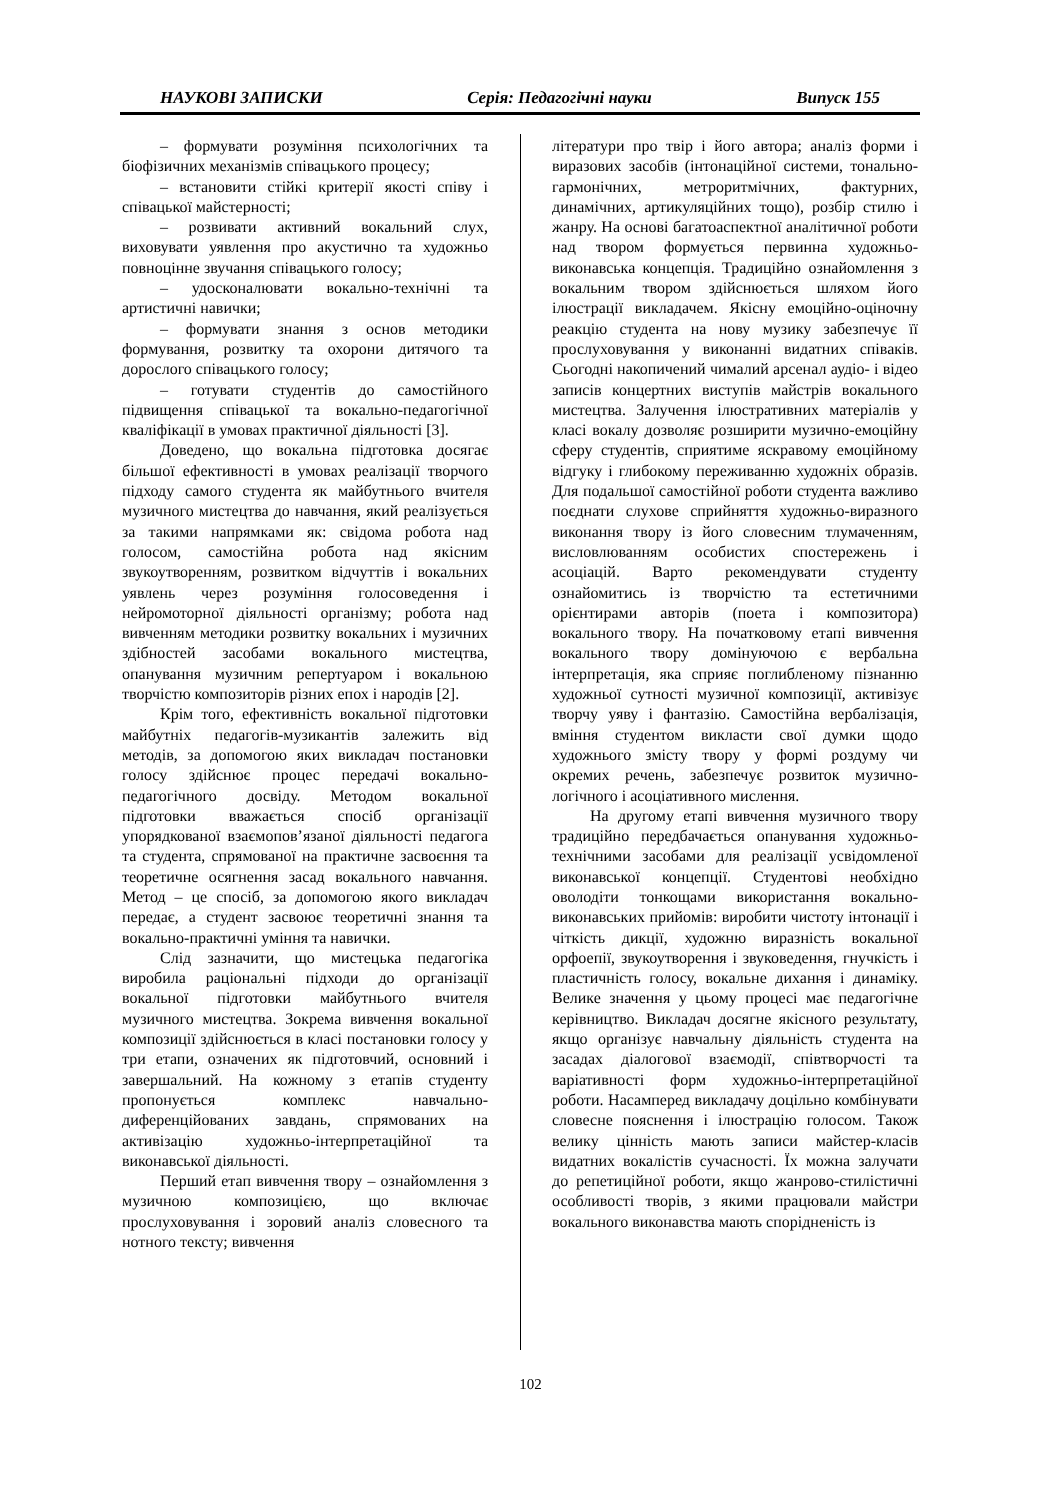НАУКОВІ ЗАПИСКИ Серія: Педагогічні науки Випуск 155
– формувати розуміння психологічних та біофізичних механізмів співацького процесу;
– встановити стійкі критерії якості співу і співацької майстерності;
– розвивати активний вокальний слух, виховувати уявлення про акустично та художньо повноцінне звучання співацького голосу;
– удосконалювати вокально-технічні та артистичні навички;
– формувати знання з основ методики формування, розвитку та охорони дитячого та дорослого співацького голосу;
– готувати студентів до самостійного підвищення співацької та вокально-педагогічної кваліфікації в умовах практичної діяльності [3].
Доведено, що вокальна підготовка досягає більшої ефективності в умовах реалізації творчого підходу самого студента як майбутнього вчителя музичного мистецтва до навчання, який реалізується за такими напрямками як: свідома робота над голосом, самостійна робота над якісним звукоутворенням, розвитком відчуттів і вокальних уявлень через розуміння голосоведення і нейромоторної діяльності організму; робота над вивченням методики розвитку вокальних і музичних здібностей засобами вокального мистецтва, опанування музичним репертуаром і вокальною творчістю композиторів різних епох і народів [2].
Крім того, ефективність вокальної підготовки майбутніх педагогів-музикантів залежить від методів, за допомогою яких викладач постановки голосу здійснює процес передачі вокально-педагогічного досвіду. Методом вокальної підготовки вважається спосіб організації упорядкованої взаємопов’язаної діяльності педагога та студента, спрямованої на практичне засвоєння та теоретичне осягнення засад вокального навчання. Метод – це спосіб, за допомогою якого викладач передає, а студент засвоює теоретичні знання та вокально-практичні уміння та навички.
Слід зазначити, що мистецька педагогіка виробила раціональні підходи до організації вокальної підготовки майбутнього вчителя музичного мистецтва. Зокрема вивчення вокальної композиції здійснюється в класі постановки голосу у три етапи, означених як підготовчий, основний і завершальний. На кожному з етапів студенту пропонується комплекс навчально-диференційованих завдань, спрямованих на активізацію художньо-інтерпретаційної та виконавської діяльності.
Перший етап вивчення твору – ознайомлення з музичною композицією, що включає прослуховування і зоровий аналіз словесного та нотного тексту; вивчення
літератури про твір і його автора; аналіз форми і виразових засобів (інтонаційної системи, тонально-гармонічних, метроритмічних, фактурних, динамічних, артикуляційних тощо), розбір стилю і жанру. На основі багатоаспектної аналітичної роботи над твором формується первинна художньо-виконавська концепція. Традиційно ознайомлення з вокальним твором здійснюється шляхом його ілюстрації викладачем. Якісну емоційно-оціночну реакцію студента на нову музику забезпечує її прослуховування у виконанні видатних співаків. Сьогодні накопичений чималий арсенал аудіо- і відео записів концертних виступів майстрів вокального мистецтва. Залучення ілюстративних матеріалів у класі вокалу дозволяє розширити музично-емоційну сферу студентів, сприятиме яскравому емоційному відгуку і глибокому переживанню художніх образів. Для подальшої самостійної роботи студента важливо поєднати слухове сприйняття художньо-виразного виконання твору із його словесним тлумаченням, висловлюванням особистих спостережень і асоціацій. Варто рекомендувати студенту ознайомитись із творчістю та естетичними орієнтирами авторів (поета і композитора) вокального твору. На початковому етапі вивчення вокального твору домінуючою є вербальна інтерпретація, яка сприяє поглибленому пізнанню художньої сутності музичної композиції, активізує творчу уяву і фантазію. Самостійна вербалізація, вміння студентом викласти свої думки щодо художнього змісту твору у формі роздуму чи окремих речень, забезпечує розвиток музично-логічного і асоціативного мислення.
На другому етапі вивчення музичного твору традиційно передбачається опанування художньо-технічними засобами для реалізації усвідомленої виконавської концепції. Студентові необхідно оволодіти тонкощами використання вокально-виконавських прийомів: виробити чистоту інтонації і чіткість дикції, художню виразність вокальної орфоепії, звукоутворення і звуковедення, гнучкість і пластичність голосу, вокальне дихання і динаміку. Велике значення у цьому процесі має педагогічне керівництво. Викладач досягне якісного результату, якщо організує навчальну діяльність студента на засадах діалогової взаємодії, співтворчості та варіативності форм художньо-інтерпретаційної роботи. Насамперед викладачу доцільно комбінувати словесне пояснення і ілюстрацію голосом. Також велику цінність мають записи майстер-класів видатних вокалістів сучасності. Їх можна залучати до репетиційної роботи, якщо жанрово-стилістичні особливості творів, з якими працювали майстри вокального виконавства мають спорідненість із
102